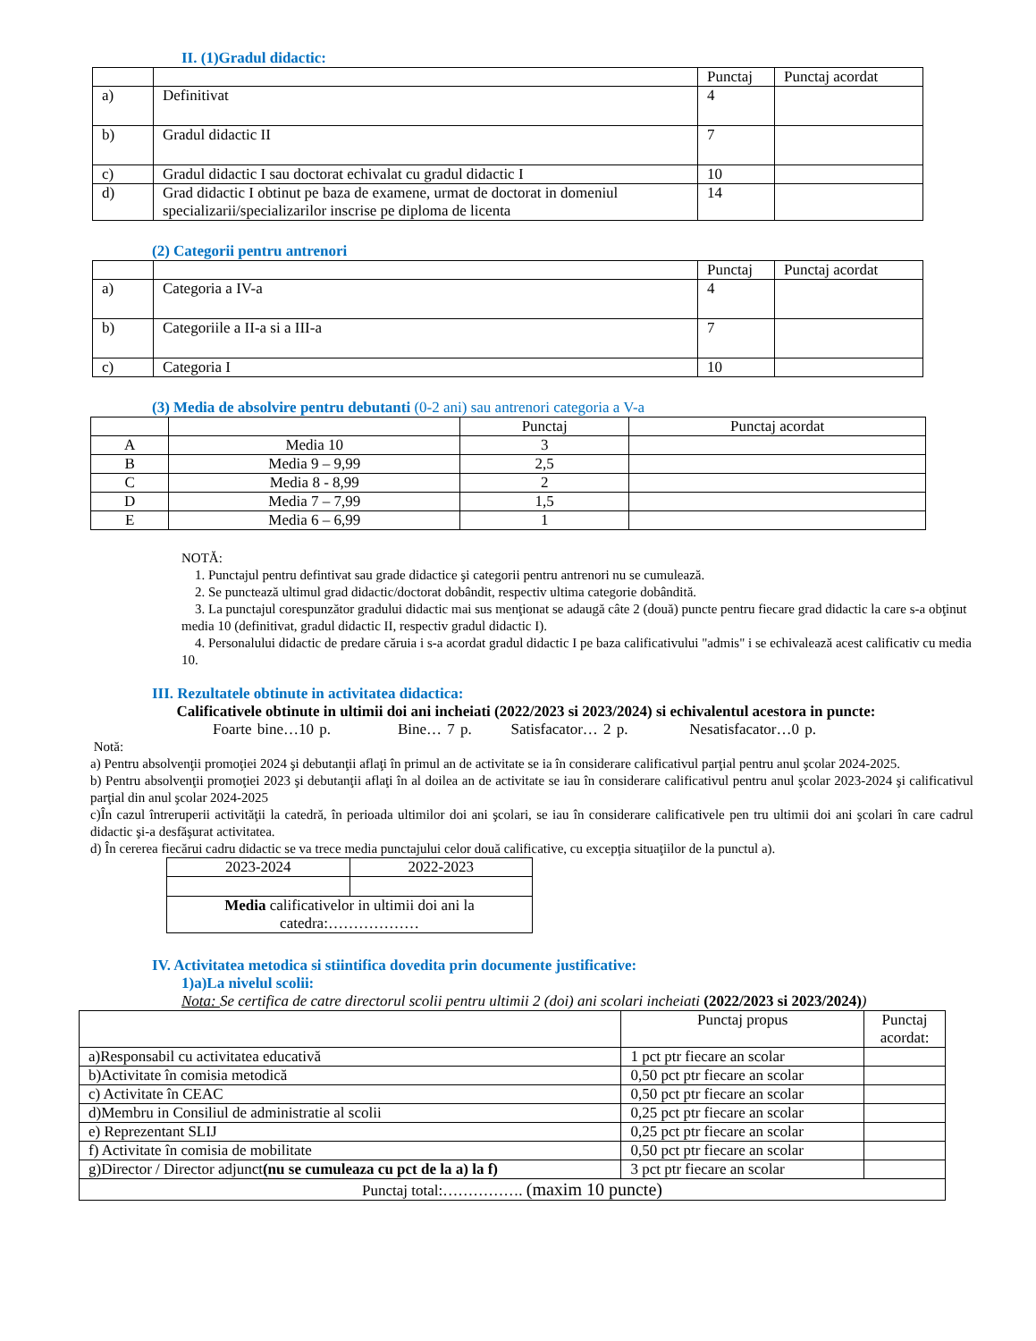II. (1)Gradul didactic:
| | | Punctaj | Punctaj acordat |
| --- | --- | --- | --- |
| a) | Definitivat | 4 | |
| b) | Gradul didactic II | 7 | |
| c) | Gradul didactic I sau doctorat echivalat cu gradul didactic I | 10 | |
| d) | Grad didactic I obtinut pe baza de examene, urmat de doctorat in domeniul specializarii/specializarilor inscrise pe diploma de licenta | 14 | |
(2) Categorii pentru antrenori
| | | Punctaj | Punctaj acordat |
| --- | --- | --- | --- |
| a) | Categoria a IV-a | 4 | |
| b) | Categoriile a II-a si a III-a | 7 | |
| c) | Categoria I | 10 | |
(3) Media de absolvire pentru debutanti (0-2 ani) sau antrenori categoria a V-a
| | | Punctaj | Punctaj acordat |
| --- | --- | --- | --- |
| A | Media 10 | 3 | |
| B | Media 9 – 9,99 | 2,5 | |
| C | Media 8 - 8,99 | 2 | |
| D | Media 7 – 7,99 | 1,5 | |
| E | Media 6 – 6,99 | 1 | |
NOTĂ:
1. Punctajul pentru defintivat sau grade didactice şi categorii pentru antrenori nu se cumulează.
2. Se punctează ultimul grad didactic/doctorat dobândit, respectiv ultima categorie dobândită.
3. La punctajul corespunzător gradului didactic mai sus menţionat se adaugă câte 2 (două) puncte pentru fiecare grad didactic la care s-a obţinut media 10 (definitivat, gradul didactic II, respectiv gradul didactic I).
4. Personalului didactic de predare căruia i s-a acordat gradul didactic I pe baza calificativului "admis" i se echivalează acest calificativ cu media 10.
III. Rezultatele obtinute in activitatea didactica:
Calificativele obtinute in ultimii doi ani incheiati (2022/2023 si 2023/2024) si echivalentul acestora in puncte:
Foarte bine…10 p. Bine… 7 p. Satisfacator… 2 p. Nesatisfacator…0 p.
Notă:
a) Pentru absolvenţii promoţiei 2024 şi debutanţii aflaţi în primul an de activitate se ia în considerare calificativul parţial pentru anul şcolar 2024-2025.
b) Pentru absolvenţii promoţiei 2023 şi debutanţii aflaţi în al doilea an de activitate se iau în considerare calificativul pentru anul şcolar 2023-2024 şi calificativul parţial din anul şcolar 2024-2025
c)În cazul întreruperii activităţii la catedră, în perioada ultimilor doi ani şcolari, se iau în considerare calificativele pen tru ultimii doi ani şcolari în care cadrul didactic şi-a desfăşurat activitatea.
d) În cererea fiecărui cadru didactic se va trece media punctajului celor două calificative, cu excepţia situaţiilor de la punctul a).
| 2023-2024 | 2022-2023 |
| Media calificativelor in ultimii doi ani la catedra:……………… | |
IV. Activitatea metodica si stiintifica dovedita prin documente justificative:
1)a)La nivelul scolii:
Nota: Se certifica de catre directorul scolii pentru ultimii 2 (doi) ani scolari incheiati (2022/2023 si 2023/2024))
| | Punctaj propus | Punctaj acordat: |
| --- | --- | --- |
| a)Responsabil cu activitatea educativă | 1 pct ptr fiecare an scolar | |
| b)Activitate în comisia metodică | 0,50 pct ptr fiecare an scolar | |
| c) Activitate în CEAC | 0,50 pct ptr fiecare an scolar | |
| d)Membru in Consiliul de administratie al scolii | 0,25 pct ptr fiecare an scolar | |
| e) Reprezentant SLIJ | 0,25 pct ptr fiecare an scolar | |
| f) Activitate în comisia de mobilitate | 0,50 pct ptr fiecare an scolar | |
| g)Director / Director adjunct (nu se cumuleaza cu pct de la a) la f) | 3 pct ptr fiecare an scolar | |
| Punctaj total:……………. (maxim 10 puncte) | | |